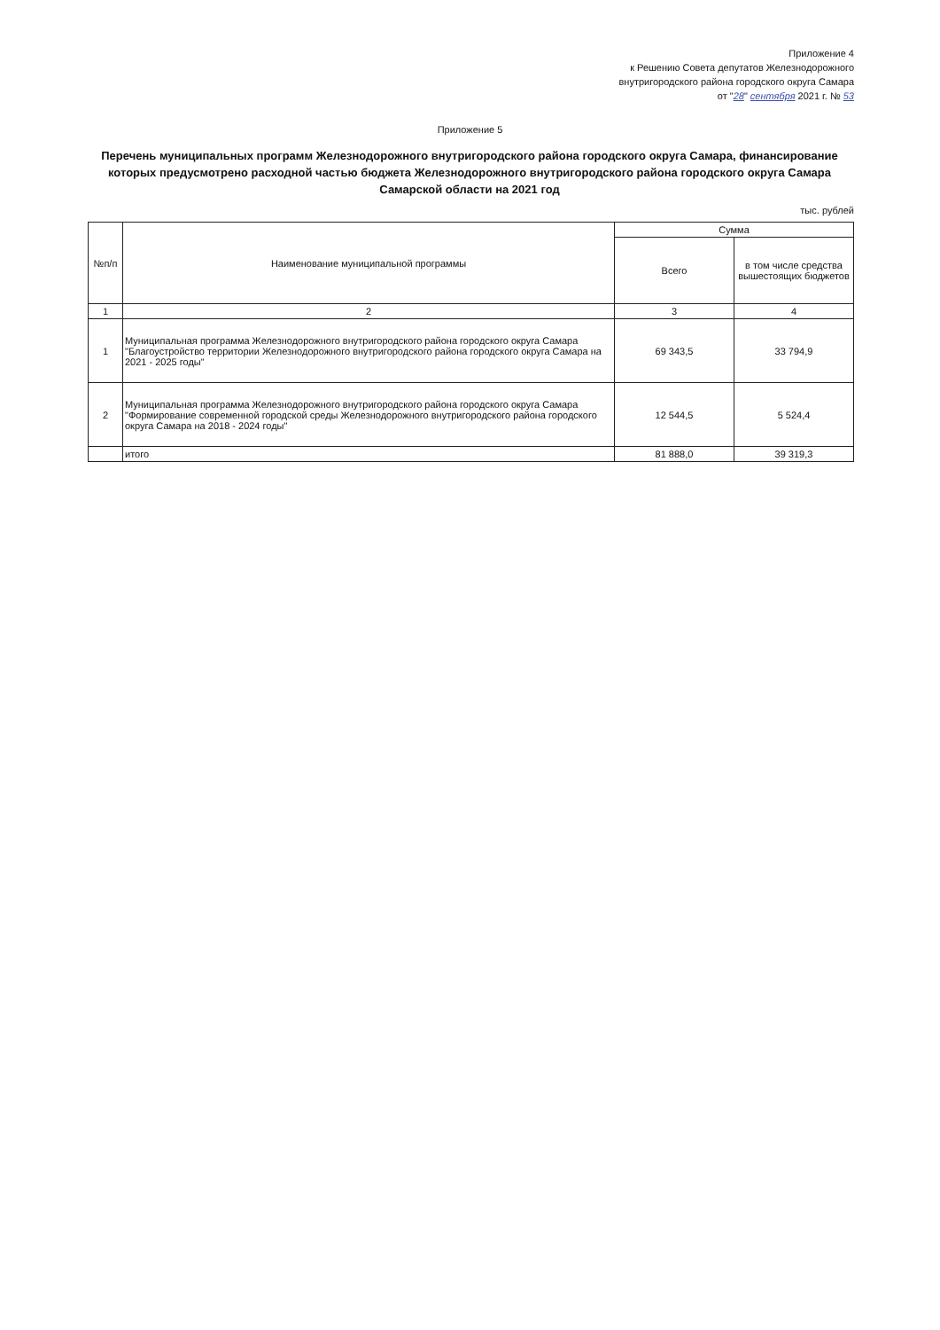Приложение 4
к Решению Совета депутатов Железнодорожного
внутригородского района городского округа Самара
от "28" сентября 2021 г. № 53
Приложение 5
Перечень муниципальных программ Железнодорожного внутригородского района городского округа Самара, финансирование которых предусмотрено расходной частью бюджета Железнодорожного внутригородского района городского округа Самара Самарской области на 2021 год
тыс. рублей
| №п/п | Наименование муниципальной программы | Сумма | |
| --- | --- | --- | --- |
| | | Всего | в том числе средства вышестоящих бюджетов |
| 1 | 2 | 3 | 4 |
| 1 | Муниципальная программа Железнодорожного внутригородского района городского округа Самара "Благоустройство территории Железнодорожного внутригородского района городского округа Самара на 2021 - 2025 годы" | 69 343,5 | 33 794,9 |
| 2 | Муниципальная программа Железнодорожного внутригородского района городского округа Самара "Формирование современной городской среды Железнодорожного внутригородского района городского округа Самара на 2018 - 2024 годы" | 12 544,5 | 5 524,4 |
| | итого | 81 888,0 | 39 319,3 |